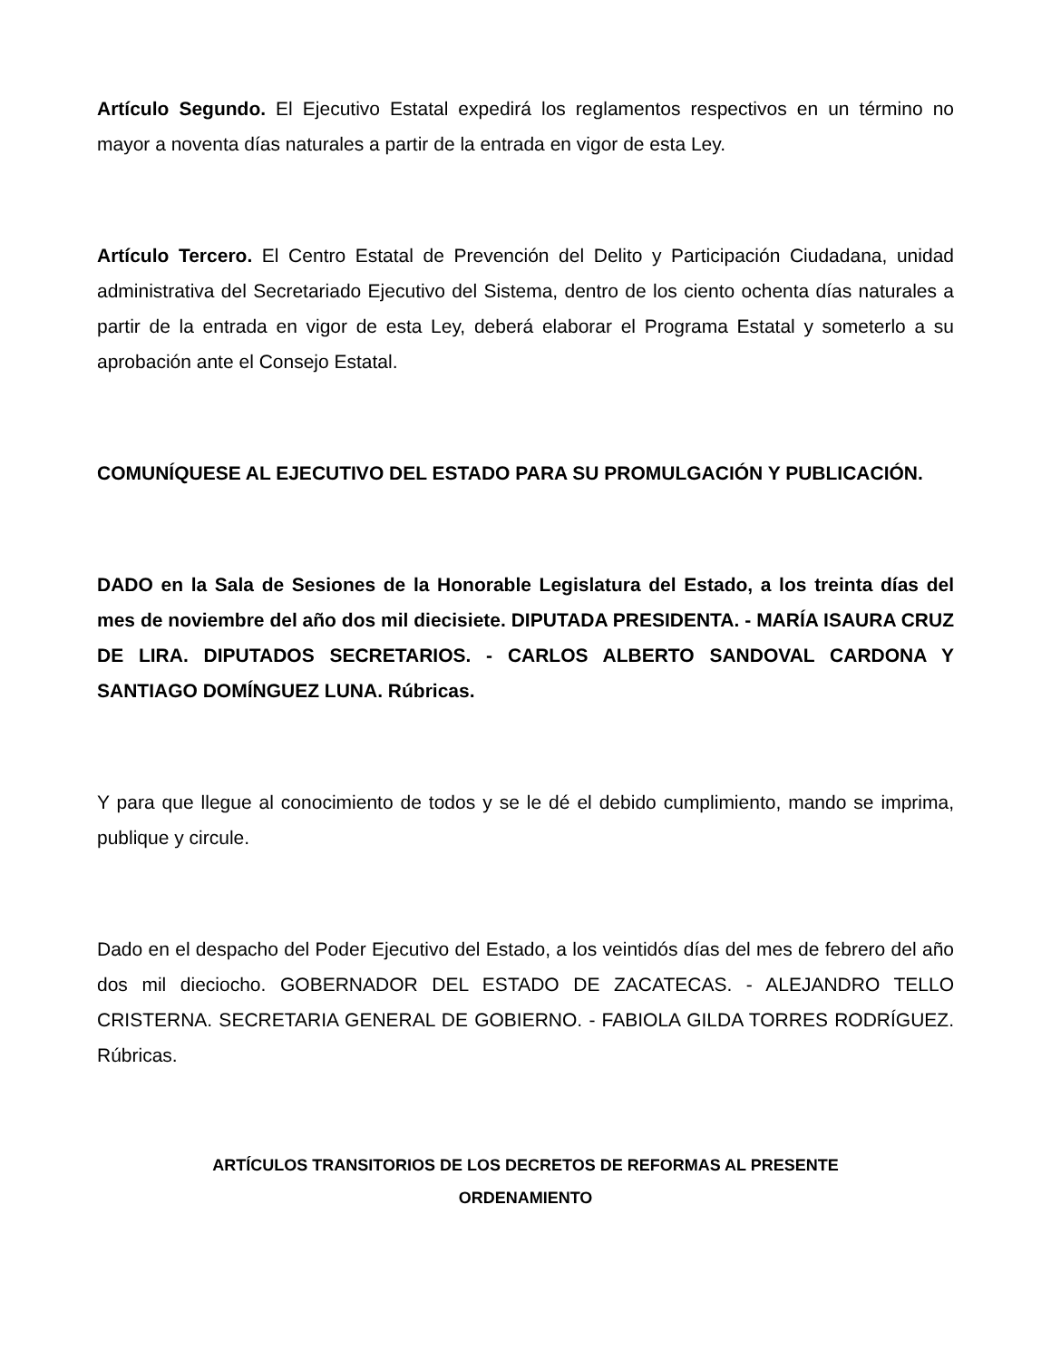Artículo Segundo. El Ejecutivo Estatal expedirá los reglamentos respectivos en un término no mayor a noventa días naturales a partir de la entrada en vigor de esta Ley.
Artículo Tercero. El Centro Estatal de Prevención del Delito y Participación Ciudadana, unidad administrativa del Secretariado Ejecutivo del Sistema, dentro de los ciento ochenta días naturales a partir de la entrada en vigor de esta Ley, deberá elaborar el Programa Estatal y someterlo a su aprobación ante el Consejo Estatal.
COMUNÍQUESE AL EJECUTIVO DEL ESTADO PARA SU PROMULGACIÓN Y PUBLICACIÓN.
DADO en la Sala de Sesiones de la Honorable Legislatura del Estado, a los treinta días del mes de noviembre del año dos mil diecisiete. DIPUTADA PRESIDENTA. - MARÍA ISAURA CRUZ DE LIRA. DIPUTADOS SECRETARIOS. - CARLOS ALBERTO SANDOVAL CARDONA Y SANTIAGO DOMÍNGUEZ LUNA. Rúbricas.
Y para que llegue al conocimiento de todos y se le dé el debido cumplimiento, mando se imprima, publique y circule.
Dado en el despacho del Poder Ejecutivo del Estado, a los veintidós días del mes de febrero del año dos mil dieciocho. GOBERNADOR DEL ESTADO DE ZACATECAS. - ALEJANDRO TELLO CRISTERNA. SECRETARIA GENERAL DE GOBIERNO. - FABIOLA GILDA TORRES RODRÍGUEZ. Rúbricas.
ARTÍCULOS TRANSITORIOS DE LOS DECRETOS DE REFORMAS AL PRESENTE
ORDENAMIENTO